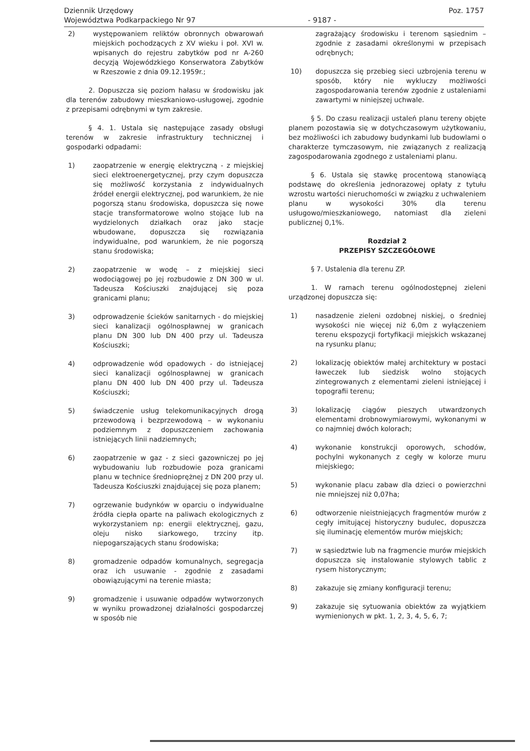Dziennik Urzędowy
Województwa Podkarpackiego Nr 97
- 9187 - Poz. 1757
2) występowaniem reliktów obronnych obwarowań miejskich pochodzących z XV wieku i poł. XVI w. wpisanych do rejestru zabytków pod nr A-260 decyzją Wojewódzkiego Konserwatora Zabytków w Rzeszowie z dnia 09.12.1959r.;
2. Dopuszcza się poziom hałasu w środowisku jak dla terenów zabudowy mieszkaniowo-usługowej, zgodnie z przepisami odrębnymi w tym zakresie.
§ 4. 1. Ustala się następujące zasady obsługi terenów w zakresie infrastruktury technicznej i gospodarki odpadami:
1) zaopatrzenie w energię elektryczną - z miejskiej sieci elektroenergetycznej, przy czym dopuszcza się możliwość korzystania z indywidualnych źródeł energii elektrycznej, pod warunkiem, że nie pogorszą stanu środowiska, dopuszcza się nowe stacje transformatorowe wolno stojące lub na wydzielonych działkach oraz jako stacje wbudowane, dopuszcza się rozwiązania indywidualne, pod warunkiem, że nie pogorszą stanu środowiska;
2) zaopatrzenie w wodę – z miejskiej sieci wodociągowej po jej rozbudowie z DN 300 w ul. Tadeusza Kościuszki znajdującej się poza granicami planu;
3) odprowadzenie ścieków sanitarnych - do miejskiej sieci kanalizacji ogólnospławnej w granicach planu DN 300 lub DN 400 przy ul. Tadeusza Kościuszki;
4) odprowadzenie wód opadowych - do istniejącej sieci kanalizacji ogólnospławnej w granicach planu DN 400 lub DN 400 przy ul. Tadeusza Kościuszki;
5) świadczenie usług telekomunikacyjnych drogą przewodową i bezprzewodową – w wykonaniu podziemnym z dopuszczeniem zachowania istniejących linii nadziemnych;
6) zaopatrzenie w gaz - z sieci gazowniczej po jej wybudowaniu lub rozbudowie poza granicami planu w technice średnioprężnej z DN 200 przy ul. Tadeusza Kościuszki znajdującej się poza planem;
7) ogrzewanie budynków w oparciu o indywidualne źródła ciepła oparte na paliwach ekologicznych z wykorzystaniem np: energii elektrycznej, gazu, oleju nisko siarkowego, trzciny itp. niepogarszających stanu środowiska;
8) gromadzenie odpadów komunalnych, segregacja oraz ich usuwanie - zgodnie z zasadami obowiązującymi na terenie miasta;
9) gromadzenie i usuwanie odpadów wytworzonych w wyniku prowadzonej działalności gospodarczej w sposób nie
zagrażający środowisku i terenom sąsiednim – zgodnie z zasadami określonymi w przepisach odrębnych;
10) dopuszcza się przebieg sieci uzbrojenia terenu w sposób, który nie wykluczy możliwości zagospodarowania terenów zgodnie z ustaleniami zawartymi w niniejszej uchwale.
§ 5. Do czasu realizacji ustaleń planu tereny objęte planem pozostawia się w dotychczasowym użytkowaniu, bez możliwości ich zabudowy budynkami lub budowlami o charakterze tymczasowym, nie związanych z realizacją zagospodarowania zgodnego z ustaleniami planu.
§ 6. Ustala się stawkę procentową stanowiącą podstawę do określenia jednorazowej opłaty z tytułu wzrostu wartości nieruchomości w związku z uchwaleniem planu w wysokości 30% dla terenu usługowo/mieszkaniowego, natomiast dla zieleni publicznej 0,1%.
Rozdział 2
PRZEPISY SZCZEGÓŁOWE
§ 7. Ustalenia dla terenu ZP.
1. W ramach terenu ogólnodostępnej zieleni urządzonej dopuszcza się:
1) nasadzenie zieleni ozdobnej niskiej, o średniej wysokości nie więcej niż 6,0m z wyłączeniem terenu ekspozycji fortyfikacji miejskich wskazanej na rysunku planu;
2) lokalizację obiektów małej architektury w postaci ławeczek lub siedzisk wolno stojących zintegrowanych z elementami zieleni istniejącej i topografii terenu;
3) lokalizację ciągów pieszych utwardzonych elementami drobnowymiarowymi, wykonanymi w co najmniej dwóch kolorach;
4) wykonanie konstrukcji oporowych, schodów, pochylni wykonanych z cegły w kolorze muru miejskiego;
5) wykonanie placu zabaw dla dzieci o powierzchni nie mniejszej niż 0,07ha;
6) odtworzenie nieistniejących fragmentów murów z cegły imitującej historyczny budulec, dopuszcza się iluminację elementów murów miejskich;
7) w sąsiedztwie lub na fragmencie murów miejskich dopuszcza się instalowanie stylowych tablic z rysem historycznym;
8) zakazuje się zmiany konfiguracji terenu;
9) zakazuje się sytuowania obiektów za wyjątkiem wymienionych w pkt. 1, 2, 3, 4, 5, 6, 7;